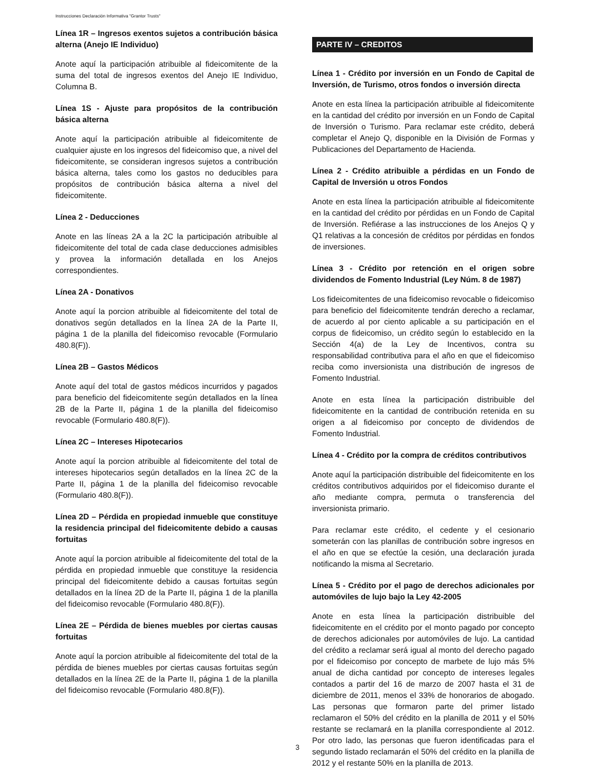Instrucciones Declaración Informativa "Grantor Trusts"
Línea 1R – Ingresos exentos sujetos a contribución básica alterna (Anejo IE Individuo)
Anote aquí la participación atribuible al fideicomitente de la suma del total de ingresos exentos del Anejo IE Individuo, Columna B.
Línea 1S - Ajuste para propósitos de la contribución básica alterna
Anote aquí la participación atribuible al fideicomitente de cualquier ajuste en los ingresos del fideicomiso que, a nivel del fideicomitente, se consideran ingresos sujetos a contribución básica alterna, tales como los gastos no deducibles para propósitos de contribución básica alterna a nivel del fideicomitente.
Línea 2 - Deducciones
Anote en las líneas 2A a la 2C la participación atribuible al fideicomitente del total de cada clase deducciones admisibles y provea la información detallada en los Anejos correspondientes.
Línea 2A - Donativos
Anote aquí la porcion atribuible al fideicomitente del total de donativos según detallados en la línea 2A de la Parte II, página 1 de la planilla del fideicomiso revocable (Formulario 480.8(F)).
Línea 2B – Gastos Médicos
Anote aquí del total de gastos médicos incurridos y pagados para beneficio del fideicomitente según detallados en la línea 2B de la Parte II, página 1 de la planilla del fideicomiso revocable (Formulario 480.8(F)).
Línea 2C – Intereses Hipotecarios
Anote aquí la porcion atribuible al fideicomitente del total de intereses hipotecarios según detallados en la línea 2C de la Parte II, página 1 de la planilla del fideicomiso revocable (Formulario 480.8(F)).
Línea 2D – Pérdida en propiedad inmueble que constituye la residencia principal del fideicomitente debido a causas fortuitas
Anote aquí la porcion atribuible al fideicomitente del total de la pérdida en propiedad inmueble que constituye la residencia principal del fideicomitente debido a causas fortuitas según detallados en la línea 2D de la Parte II, página 1 de la planilla del fideicomiso revocable (Formulario 480.8(F)).
Línea 2E – Pérdida de bienes muebles por ciertas causas fortuitas
Anote aquí la porcion atribuible al fideicomitente del total de la pérdida de bienes muebles por ciertas causas fortuitas según detallados en la línea 2E de la Parte II, página 1 de la planilla del fideicomiso revocable (Formulario 480.8(F)).
PARTE IV – CREDITOS
Línea 1 - Crédito por inversión en un Fondo de Capital de Inversión, de Turismo, otros fondos o inversión directa
Anote en esta línea la participación atribuible al fideicomitente en la cantidad del crédito por inversión en un Fondo de Capital de Inversión o Turismo. Para reclamar este crédito, deberá completar el Anejo Q, disponible en la División de Formas y Publicaciones del Departamento de Hacienda.
Línea 2 - Crédito atribuible a pérdidas en un Fondo de Capital de Inversión u otros Fondos
Anote en esta línea la participación atribuible al fideicomitente en la cantidad del crédito por pérdidas en un Fondo de Capital de Inversión. Refiérase a las instrucciones de los Anejos Q y Q1 relativas a la concesión de créditos por pérdidas en fondos de inversiones.
Línea 3 - Crédito por retención en el origen sobre dividendos de Fomento Industrial (Ley Núm. 8 de 1987)
Los fideicomitentes de una fideicomiso revocable o fideicomiso para beneficio del fideicomitente tendrán derecho a reclamar, de acuerdo al por ciento aplicable a su participación en el corpus de fideicomiso, un crédito según lo establecido en la Sección 4(a) de la Ley de Incentivos, contra su responsabilidad contributiva para el año en que el fideicomiso reciba como inversionista una distribución de ingresos de Fomento Industrial.
Anote en esta línea la participación distribuible del fideicomitente en la cantidad de contribución retenida en su origen a al fideicomiso por concepto de dividendos de Fomento Industrial.
Línea 4 - Crédito por la compra de créditos contributivos
Anote aquí la participación distribuible del fideicomitente en los créditos contributivos adquiridos por el fideicomiso durante el año mediante compra, permuta o transferencia del inversionista primario.
Para reclamar este crédito, el cedente y el cesionario someterán con las planillas de contribución sobre ingresos en el año en que se efectúe la cesión, una declaración jurada notificando la misma al Secretario.
Línea 5 - Crédito por el pago de derechos adicionales por automóviles de lujo bajo la Ley 42-2005
Anote en esta línea la participación distribuible del fideicomitente en el crédito por el monto pagado por concepto de derechos adicionales por automóviles de lujo. La cantidad del crédito a reclamar será igual al monto del derecho pagado por el fideicomiso por concepto de marbete de lujo más 5% anual de dicha cantidad por concepto de intereses legales contados a partir del 16 de marzo de 2007 hasta el 31 de diciembre de 2011, menos el 33% de honorarios de abogado. Las personas que formaron parte del primer listado reclamaron el 50% del crédito en la planilla de 2011 y el 50% restante se reclamará en la planilla correspondiente al 2012. Por otro lado, las personas que fueron identificadas para el segundo listado reclamarán el 50% del crédito en la planilla de 2012 y el restante 50% en la planilla de 2013.
3